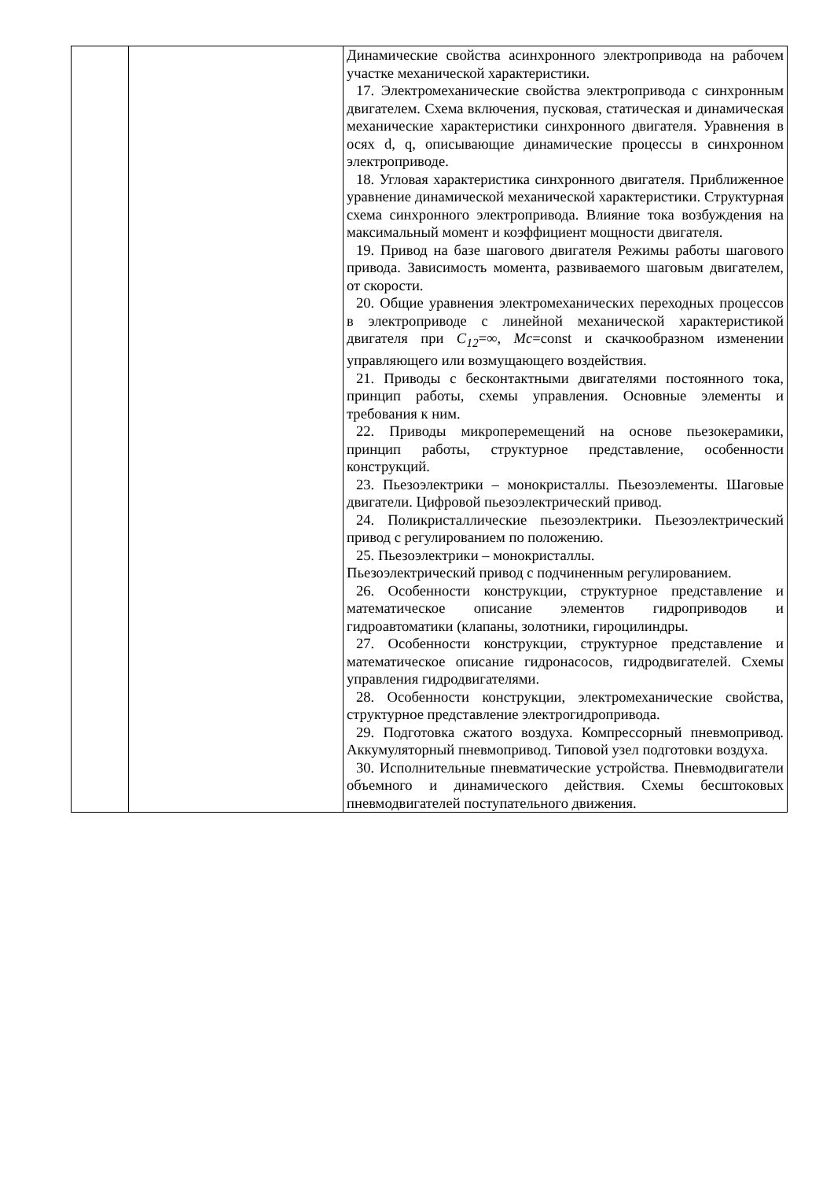| | | Динамические свойства асинхронного электропривода на рабочем участке механической характеристики. 17. Электромеханические свойства электропривода с синхронным двигателем. Схема включения, пусковая, статическая и динамическая механические характеристики синхронного двигателя. Уравнения в осях d, q, описывающие динамические процессы в синхронном электроприводе. 18. Угловая характеристика синхронного двигателя. Приближенное уравнение динамической механической характеристики. Структурная схема синхронного электропривода. Влияние тока возбуждения на максимальный момент и коэффициент мощности двигателя. 19. Привод на базе шагового двигателя Режимы работы шагового привода. Зависимость момента, развиваемого шаговым двигателем, от скорости. 20. Общие уравнения электромеханических переходных процессов в электроприводе с линейной механической характеристикой двигателя при C<sub>12</sub> =∞, Mc =const и скачкообразном изменении управляющего или возмущающего воздействия. 21. Приводы с бесконтактными двигателями постоянного тока, принцип работы, схемы управления. Основные элементы и требования к ним. 22. Приводы микроперемещений на основе пьезокерамики, принцип работы, структурное представление, особенности конструкций. 23. Пьезоэлектрики – монокристаллы. Пьезоэлементы. Шаговые двигатели. Цифровой пьезоэлектрический привод. 24. Поликристаллические пьезоэлектрики. Пьезоэлектрический привод с регулированием по положению. 25. Пьезоэлектрики – монокристаллы. Пьезоэлектрический привод с подчиненным регулированием. 26. Особенности конструкции, структурное представление и математическое описание элементов гидроприводов и гидроавтоматики (клапаны, золотники, гироцилиндры. 27. Особенности конструкции, структурное представление и математическое описание гидронасосов, гидродвигателей. Схемы управления гидродвигателями. 28. Особенности конструкции, электромеханические свойства, структурное представление электрогидропривода. 29. Подготовка сжатого воздуха. Компрессорный пневмопривод. Аккумуляторный пневмопривод. Типовой узел подготовки воздуха. 30. Исполнительные пневматические устройства. Пневмодвигатели объемного и динамического действия. Схемы бесштоковых пневмодвигателей поступательного движения. |